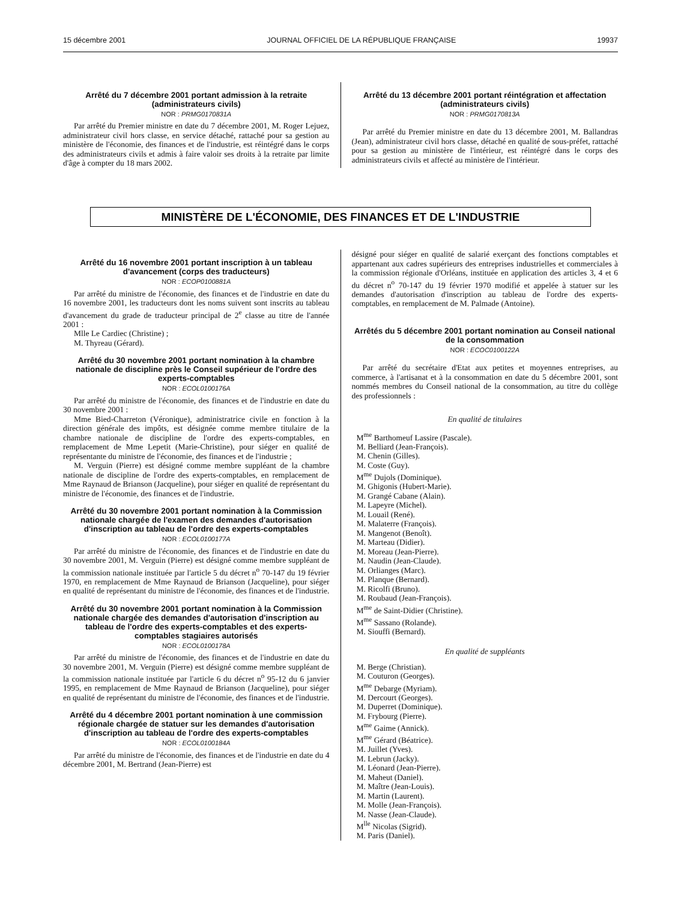15 décembre 2001 JOURNAL OFFICIEL DE LA RÉPUBLIQUE FRANÇAISE 19937
Arrêté du 7 décembre 2001 portant admission à la retraite (administrateurs civils)
NOR : PRMG0170831A
Par arrêté du Premier ministre en date du 7 décembre 2001, M. Roger Lejuez, administrateur civil hors classe, en service détaché, rattaché pour sa gestion au ministère de l'économie, des finances et de l'industrie, est réintégré dans le corps des administrateurs civils et admis à faire valoir ses droits à la retraite par limite d'âge à compter du 18 mars 2002.
Arrêté du 13 décembre 2001 portant réintégration et affectation (administrateurs civils)
NOR : PRMG0170813A
Par arrêté du Premier ministre en date du 13 décembre 2001, M. Ballandras (Jean), administrateur civil hors classe, détaché en qualité de sous-préfet, rattaché pour sa gestion au ministère de l'intérieur, est réintégré dans le corps des administrateurs civils et affecté au ministère de l'intérieur.
MINISTÈRE DE L'ÉCONOMIE, DES FINANCES ET DE L'INDUSTRIE
Arrêté du 16 novembre 2001 portant inscription à un tableau d'avancement (corps des traducteurs)
NOR : ECOP0100881A
Par arrêté du ministre de l'économie, des finances et de l'industrie en date du 16 novembre 2001, les traducteurs dont les noms suivent sont inscrits au tableau d'avancement du grade de traducteur principal de 2<sup>e</sup> classe au titre de l'année 2001 :
Mlle Le Cardiec (Christine) ;
M. Thyreau (Gérard).
Arrêté du 30 novembre 2001 portant nomination à la chambre nationale de discipline près le Conseil supérieur de l'ordre des experts-comptables
NOR : ECOL0100176A
Par arrêté du ministre de l'économie, des finances et de l'industrie en date du 30 novembre 2001 :
Mme Bied-Charreton (Véronique), administratrice civile en fonction à la direction générale des impôts, est désignée comme membre titulaire de la chambre nationale de discipline de l'ordre des experts-comptables, en remplacement de Mme Lepetit (Marie-Christine), pour siéger en qualité de représentante du ministre de l'économie, des finances et de l'industrie ;
M. Verguin (Pierre) est désigné comme membre suppléant de la chambre nationale de discipline de l'ordre des experts-comptables, en remplacement de Mme Raynaud de Brianson (Jacqueline), pour siéger en qualité de représentant du ministre de l'économie, des finances et de l'industrie.
Arrêté du 30 novembre 2001 portant nomination à la Commission nationale chargée de l'examen des demandes d'autorisation d'inscription au tableau de l'ordre des experts-comptables
NOR : ECOL0100177A
Par arrêté du ministre de l'économie, des finances et de l'industrie en date du 30 novembre 2001, M. Verguin (Pierre) est désigné comme membre suppléant de la commission nationale instituée par l'article 5 du décret n<sup>o</sup> 70-147 du 19 février 1970, en remplacement de Mme Raynaud de Brianson (Jacqueline), pour siéger en qualité de représentant du ministre de l'économie, des finances et de l'industrie.
Arrêté du 30 novembre 2001 portant nomination à la Commission nationale chargée des demandes d'autorisation d'inscription au tableau de l'ordre des experts-comptables et des experts-comptables stagiaires autorisés
NOR : ECOL0100178A
Par arrêté du ministre de l'économie, des finances et de l'industrie en date du 30 novembre 2001, M. Verguin (Pierre) est désigné comme membre suppléant de la commission nationale instituée par l'article 6 du décret n<sup>o</sup> 95-12 du 6 janvier 1995, en remplacement de Mme Raynaud de Brianson (Jacqueline), pour siéger en qualité de représentant du ministre de l'économie, des finances et de l'industrie.
Arrêté du 4 décembre 2001 portant nomination à une commission régionale chargée de statuer sur les demandes d'autorisation d'inscription au tableau de l'ordre des experts-comptables
NOR : ECOL0100184A
Par arrêté du ministre de l'économie, des finances et de l'industrie en date du 4 décembre 2001, M. Bertrand (Jean-Pierre) est
désigné pour siéger en qualité de salarié exerçant des fonctions comptables et appartenant aux cadres supérieurs des entreprises industrielles et commerciales à la commission régionale d'Orléans, instituée en application des articles 3, 4 et 6 du décret n<sup>o</sup> 70-147 du 19 février 1970 modifié et appelée à statuer sur les demandes d'autorisation d'inscription au tableau de l'ordre des experts-comptables, en remplacement de M. Palmade (Antoine).
Arrêtés du 5 décembre 2001 portant nomination au Conseil national de la consommation
NOR : ECOC0100122A
Par arrêté du secrétaire d'Etat aux petites et moyennes entreprises, au commerce, à l'artisanat et à la consommation en date du 5 décembre 2001, sont nommés membres du Conseil national de la consommation, au titre du collège des professionnels :
En qualité de titulaires
M<sup>me</sup> Barthomeuf Lassire (Pascale).
M. Belliard (Jean-François).
M. Chenin (Gilles).
M. Coste (Guy).
M<sup>me</sup> Dujols (Dominique).
M. Ghigonis (Hubert-Marie).
M. Grangé Cabane (Alain).
M. Lapeyre (Michel).
M. Louail (René).
M. Malaterre (François).
M. Mangenot (Benoît).
M. Marteau (Didier).
M. Moreau (Jean-Pierre).
M. Naudin (Jean-Claude).
M. Orlianges (Marc).
M. Planque (Bernard).
M. Ricolfi (Bruno).
M. Roubaud (Jean-François).
M<sup>me</sup> de Saint-Didier (Christine).
M<sup>me</sup> Sassano (Rolande).
M. Siouffi (Bernard).
En qualité de suppléants
M. Berge (Christian).
M. Couturon (Georges).
M<sup>me</sup> Debarge (Myriam).
M. Dercourt (Georges).
M. Duperret (Dominique).
M. Frybourg (Pierre).
M<sup>me</sup> Gaime (Annick).
M<sup>me</sup> Gérard (Béatrice).
M. Juillet (Yves).
M. Lebrun (Jacky).
M. Léonard (Jean-Pierre).
M. Maheut (Daniel).
M. Maître (Jean-Louis).
M. Martin (Laurent).
M. Molle (Jean-François).
M. Nasse (Jean-Claude).
M<sup>lle</sup> Nicolas (Sigrid).
M. Paris (Daniel).